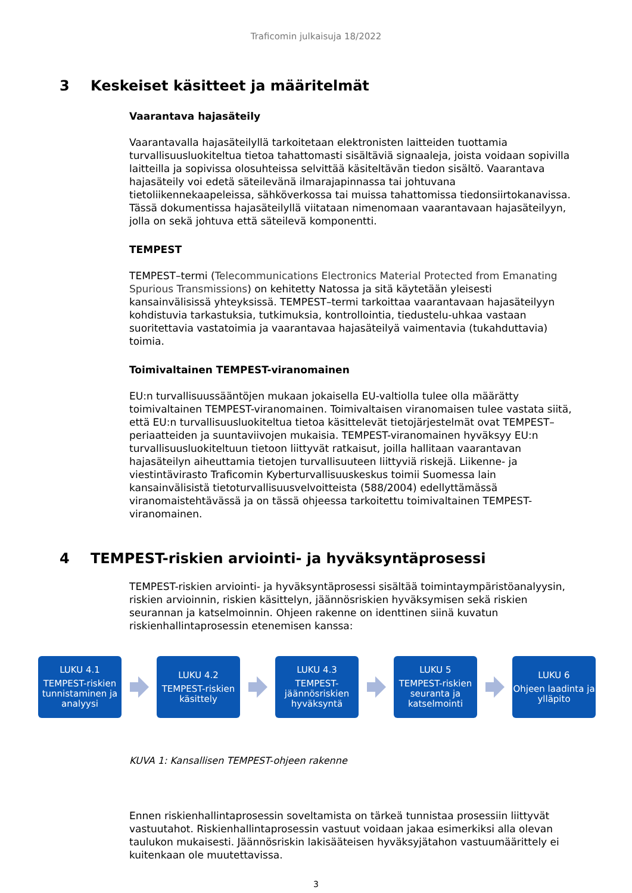Traficomin julkaisuja 18/2022
3 Keskeiset käsitteet ja määritelmät
Vaarantava hajasäteily
Vaarantavalla hajasäteilyllä tarkoitetaan elektronisten laitteiden tuottamia turvallisuusluokiteltua tietoa tahattomasti sisältäviä signaaleja, joista voidaan sopivilla laitteilla ja sopivissa olosuhteissa selvittää käsiteltävän tiedon sisältö. Vaarantava hajasäteily voi edetä säteilevänä ilmarajapinnassa tai johtuvana tietoliikennekaapeleissa, sähköverkossa tai muissa tahattomissa tiedonsiirtokanavissa. Tässä dokumentissa hajasäteilyllä viitataan nimenomaan vaarantavaan hajasäteilyyn, jolla on sekä johtuva että säteilevä komponentti.
TEMPEST
TEMPEST–termi (Telecommunications Electronics Material Protected from Emanating Spurious Transmissions) on kehitetty Natossa ja sitä käytetään yleisesti kansainvälisissä yhteyksissä. TEMPEST–termi tarkoittaa vaarantavaan hajasäteilyyn kohdistuvia tarkastuksia, tutkimuksia, kontrollointia, tiedustelu-uhkaa vastaan suoritettavia vastatoimia ja vaarantavaa hajasäteilyä vaimentavia (tukahduttavia) toimia.
Toimivaltainen TEMPEST-viranomainen
EU:n turvallisuussääntöjen mukaan jokaisella EU-valtiolla tulee olla määrätty toimivaltainen TEMPEST-viranomainen. Toimivaltaisen viranomaisen tulee vastata siitä, että EU:n turvallisuusluokiteltua tietoa käsittelevät tietojärjestelmät ovat TEMPEST–periaatteiden ja suuntaviivojen mukaisia. TEMPEST-viranomainen hyväksyy EU:n turvallisuusluokiteltuun tietoon liittyvät ratkaisut, joilla hallitaan vaarantavan hajasäteilyn aiheuttamia tietojen turvallisuuteen liittyviä riskejä. Liikenne- ja viestintävirasto Traficomin Kyberturvallisuuskeskus toimii Suomessa lain kansainvälisistä tietoturvallisuusvelvoitteista (588/2004) edellyttämässä viranomaistehtävässä ja on tässä ohjeessa tarkoitettu toimivaltainen TEMPEST-viranomainen.
4 TEMPEST-riskien arviointi- ja hyväksyntäprosessi
TEMPEST-riskien arviointi- ja hyväksyntäprosessi sisältää toimintaympäristöanalyysin, riskien arvioinnin, riskien käsittelyn, jäännösriskien hyväksymisen sekä riskien seurannan ja katselmoinnin. Ohjeen rakenne on identtinen siinä kuvatun riskienhallintaprosessin etenemisen kanssa:
LUKU 4.1
TEMPEST-riskien tunnistaminen ja analyysi
LUKU 4.2
TEMPEST-riskien käsittely
LUKU 4.3
TEMPEST-jäännösriskien hyväksyntä
LUKU 5
TEMPEST-riskien seuranta ja katselmointi
LUKU 6
Ohjeen laadinta ja ylläpito
KUVA 1: Kansallisen TEMPEST-ohjeen rakenne
Ennen riskienhallintaprosessin soveltamista on tärkeä tunnistaa prosessiin liittyvät vastuutahot. Riskienhallintaprosessin vastuut voidaan jakaa esimerkiksi alla olevan taulukon mukaisesti. Jäännösriskin lakisääteisen hyväksyjätahon vastuumäärittely ei kuitenkaan ole muutettavissa.
3